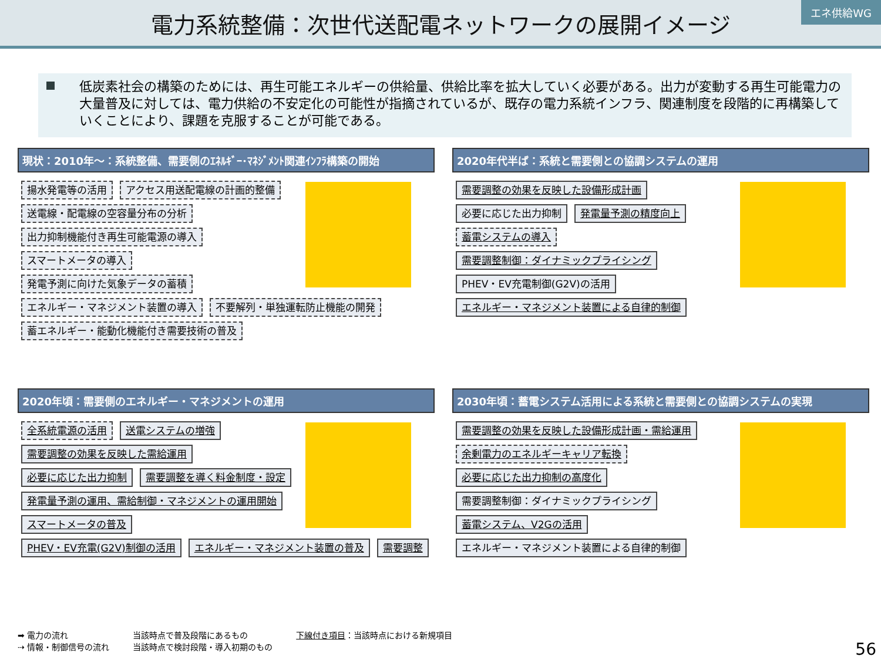電力系統整備：次世代送配電ネットワークの展開イメージ
エネ供給WG
低炭素社会の構築のためには、再生可能エネルギーの供給量、供給比率を拡大していく必要がある。出力が変動する再生可能電力の大量普及に対しては、電力供給の不安定化の可能性が指摘されているが、既存の電力系統インフラ、関連制度を段階的に再構築していくことにより、課題を克服することが可能である。
現状：2010年～：系統整備、需要側のｴﾈﾙｷﾞｰ･ﾏﾈｼﾞﾒﾝﾄ関連ｲﾝﾌﾗ構築の開始
揚水発電等の活用 アクセス用送配電線の計画的整備 送電線・配電線の空容量分布の分析 出力抑制機能付き再生可能電源の導入 スマートメータの導入 発電予測に向けた気象データの蓄積 エネルギー・マネジメント装置の導入 不要解列・単独運転防止機能の開発 蓄エネルギー・能動化機能付き需要技術の普及
2020年代半ば：系統と需要側との協調システムの運用
需要調整の効果を反映した設備形成計画 必要に応じた出力抑制 発電量予測の精度向上 蓄電システムの導入 需要調整制御：ダイナミックプライシング PHEV・EV充電制御(G2V)の活用 エネルギー・マネジメント装置による自律的制御
2020年頃：需要側のエネルギー・マネジメントの運用
全系統電源の活用 送電システムの増強 需要調整の効果を反映した需給運用 必要に応じた出力抑制 需要調整を導く料金制度・設定 発電量予測の運用、需給制御・マネジメントの運用開始 スマートメータの普及 PHEV・EV充電(G2V)制御の活用 エネルギー・マネジメント装置の普及 需要調整
2030年頃：蓄電システム活用による系統と需要側との協調システムの実現
需要調整の効果を反映した設備形成計画・需給運用 余剰電力のエネルギーキャリア転換 必要に応じた出力抑制の高度化 需要調整制御：ダイナミックプライシング 蓄電システム、V2Gの活用 エネルギー・マネジメント装置による自律的制御
➡ 電力の流れ
⇢ 情報・制御信号の流れ
当該時点で普及段階にあるもの
当該時点で検討段階・導入初期のもの
下線付き項目：当該時点における新規項目
56